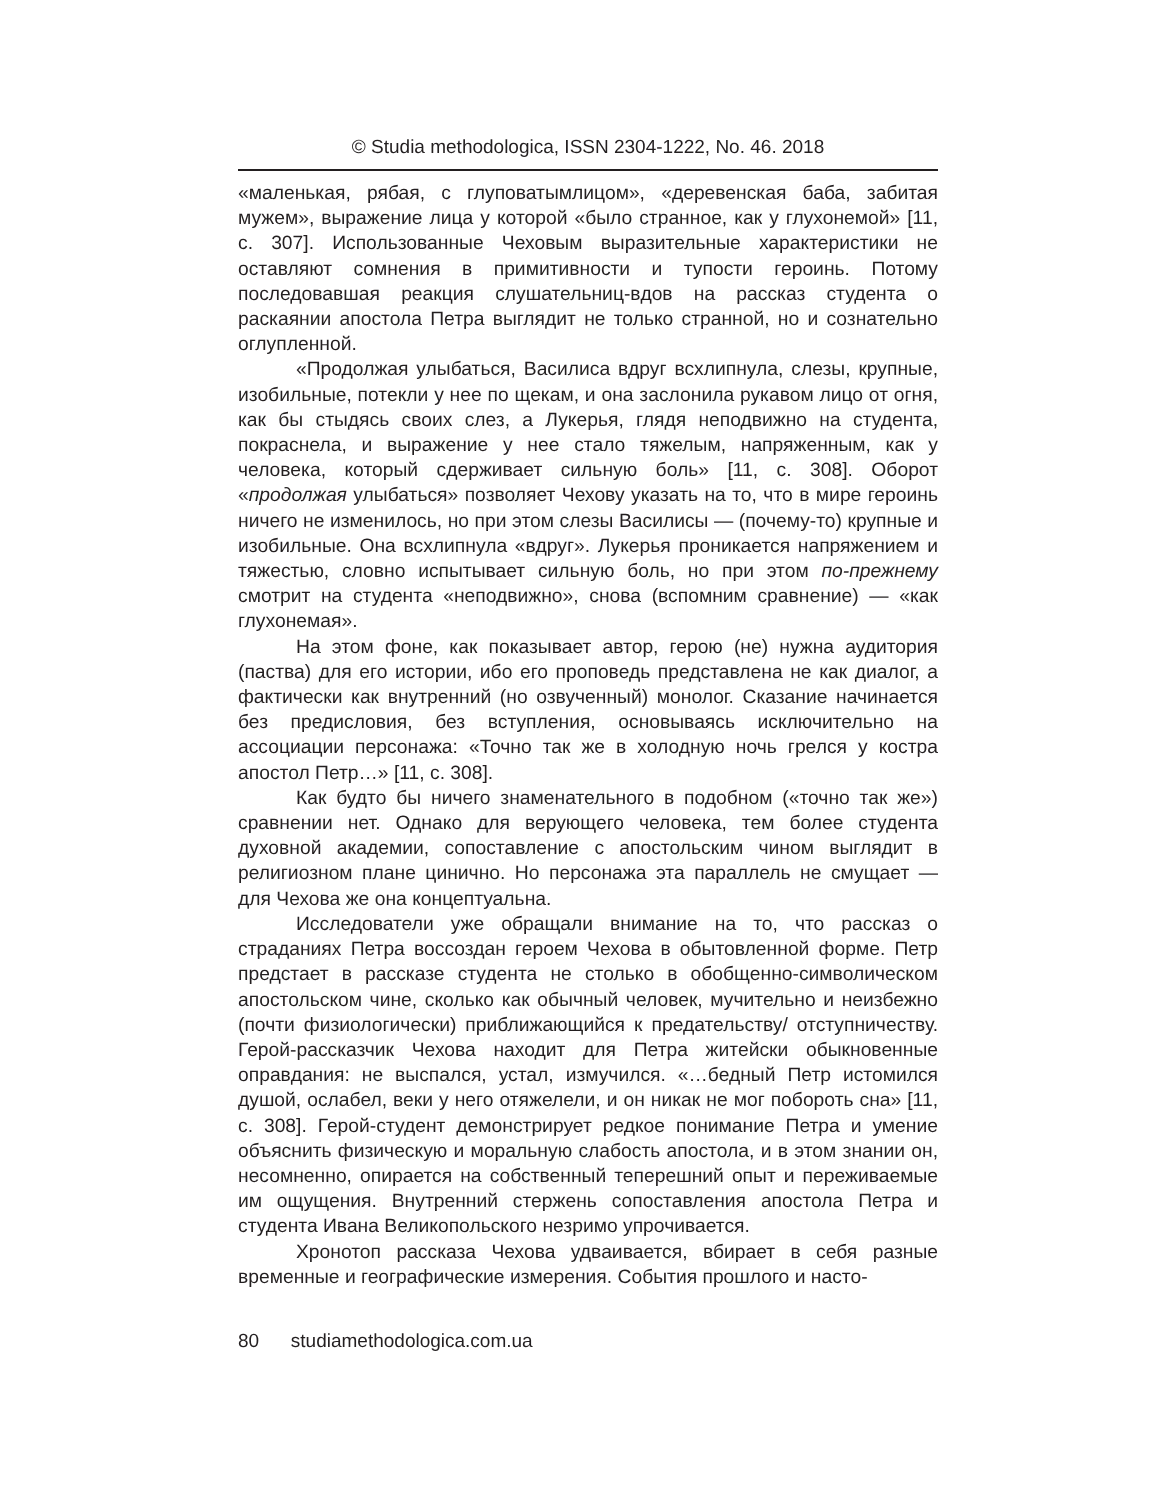© Studia methodologica, ISSN 2304-1222, No. 46. 2018
«маленькая, рябая, с глуповатымлицом», «деревенская баба, забитая мужем», выражение лица у которой «было странное, как у глухонемой» [11, с. 307]. Использованные Чеховым выразительные характеристики не оставляют сомнения в примитивности и тупости героинь. Потому последовавшая реакция слушательниц-вдов на рассказ студента о раскаянии апостола Петра выглядит не только странной, но и сознательно оглупленной.
«Продолжая улыбаться, Василиса вдруг всхлипнула, слезы, крупные, изобильные, потекли у нее по щекам, и она заслонила рукавом лицо от огня, как бы стыдясь своих слез, а Лукерья, глядя неподвижно на студента, покраснела, и выражение у нее стало тяжелым, напряженным, как у человека, который сдерживает сильную боль» [11, с. 308]. Оборот «продолжая улыбаться» позволяет Чехову указать на то, что в мире героинь ничего не изменилось, но при этом слезы Василисы — (почему-то) крупные и изобильные. Она всхлипнула «вдруг». Лукерья проникается напряжением и тяжестью, словно испытывает сильную боль, но при этом по-прежнему смотрит на студента «неподвижно», снова (вспомним сравнение) — «как глухонемая».
На этом фоне, как показывает автор, герою (не) нужна аудитория (паства) для его истории, ибо его проповедь представлена не как диалог, а фактически как внутренний (но озвученный) монолог. Сказание начинается без предисловия, без вступления, основываясь исключительно на ассоциации персонажа: «Точно так же в холодную ночь грелся у костра апостол Петр…» [11, с. 308].
Как будто бы ничего знаменательного в подобном («точно так же») сравнении нет. Однако для верующего человека, тем более студента духовной академии, сопоставление с апостольским чином выглядит в религиозном плане цинично. Но персонажа эта параллель не смущает — для Чехова же она концептуальна.
Исследователи уже обращали внимание на то, что рассказ о страданиях Петра воссоздан героем Чехова в обытовленной форме. Петр предстает в рассказе студента не столько в обобщенно-символическом апостольском чине, сколько как обычный человек, мучительно и неизбежно (почти физиологически) приближающийся к предательству/ отступничеству. Герой-рассказчик Чехова находит для Петра житейски обыкновенные оправдания: не выспался, устал, измучился. «…бедный Петр истомился душой, ослабел, веки у него отяжелели, и он никак не мог побороть сна» [11, с. 308]. Герой-студент демонстрирует редкое понимание Петра и умение объяснить физическую и моральную слабость апостола, и в этом знании он, несомненно, опирается на собственный теперешний опыт и переживаемые им ощущения. Внутренний стержень сопоставления апостола Петра и студента Ивана Великопольского незримо упрочивается.
Хронотоп рассказа Чехова удваивается, вбирает в себя разные временные и географические измерения. События прошлого и насто-
80 studiamethodologica.com.ua